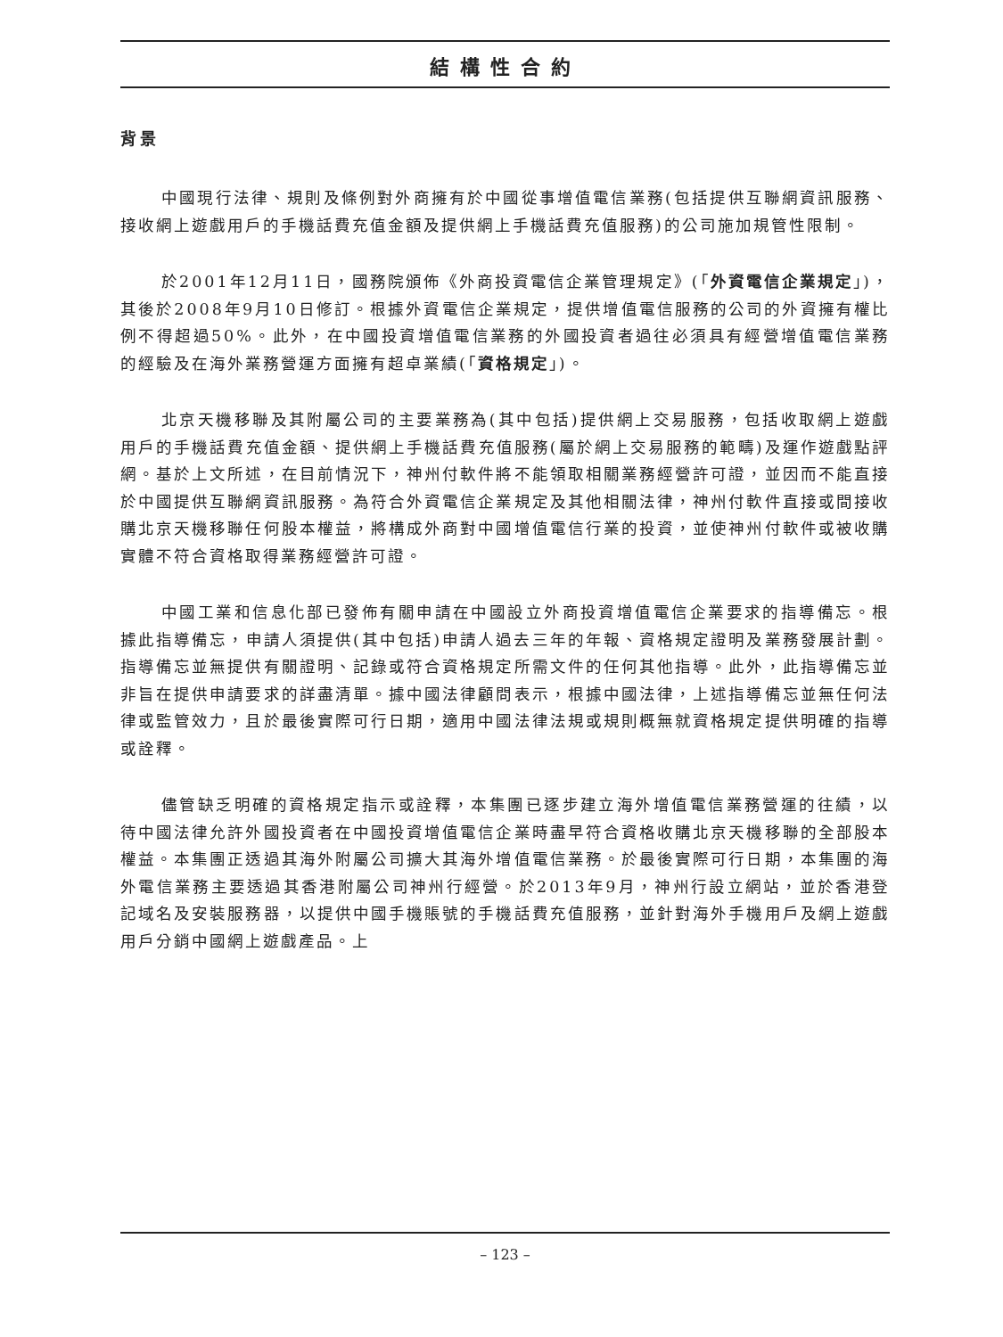結構性合約
背景
中國現行法律、規則及條例對外商擁有於中國從事增值電信業務(包括提供互聯網資訊服務、接收網上遊戲用戶的手機話費充值金額及提供網上手機話費充值服務)的公司施加規管性限制。
於2001年12月11日，國務院頒佈《外商投資電信企業管理規定》(「外資電信企業規定」)，其後於2008年9月10日修訂。根據外資電信企業規定，提供增值電信服務的公司的外資擁有權比例不得超過50%。此外，在中國投資增值電信業務的外國投資者過往必須具有經營增值電信業務的經驗及在海外業務營運方面擁有超卓業績(「資格規定」)。
北京天機移聯及其附屬公司的主要業務為(其中包括)提供網上交易服務，包括收取網上遊戲用戶的手機話費充值金額、提供網上手機話費充值服務(屬於網上交易服務的範疇)及運作遊戲點評網。基於上文所述，在目前情況下，神州付軟件將不能領取相關業務經營許可證，並因而不能直接於中國提供互聯網資訊服務。為符合外資電信企業規定及其他相關法律，神州付軟件直接或間接收購北京天機移聯任何股本權益，將構成外商對中國增值電信行業的投資，並使神州付軟件或被收購實體不符合資格取得業務經營許可證。
中國工業和信息化部已發佈有關申請在中國設立外商投資增值電信企業要求的指導備忘。根據此指導備忘，申請人須提供(其中包括)申請人過去三年的年報、資格規定證明及業務發展計劃。指導備忘並無提供有關證明、記錄或符合資格規定所需文件的任何其他指導。此外，此指導備忘並非旨在提供申請要求的詳盡清單。據中國法律顧問表示，根據中國法律，上述指導備忘並無任何法律或監管效力，且於最後實際可行日期，適用中國法律法規或規則概無就資格規定提供明確的指導或詮釋。
儘管缺乏明確的資格規定指示或詮釋，本集團已逐步建立海外增值電信業務營運的往績，以待中國法律允許外國投資者在中國投資增值電信企業時盡早符合資格收購北京天機移聯的全部股本權益。本集團正透過其海外附屬公司擴大其海外增值電信業務。於最後實際可行日期，本集團的海外電信業務主要透過其香港附屬公司神州行經營。於2013年9月，神州行設立網站，並於香港登記域名及安裝服務器，以提供中國手機賬號的手機話費充值服務，並針對海外手機用戶及網上遊戲用戶分銷中國網上遊戲產品。上
– 123 –